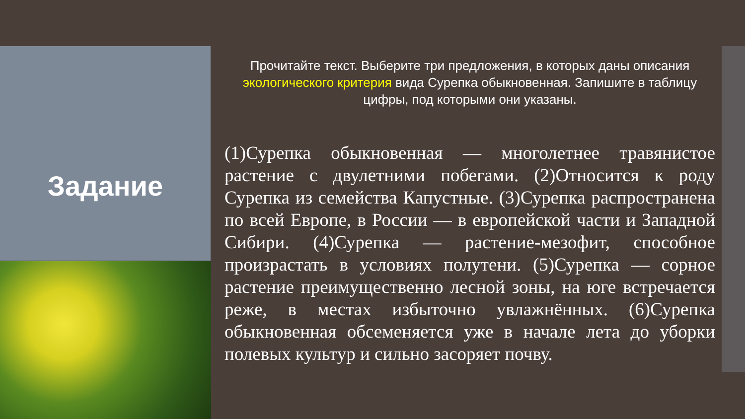Задание
Прочитайте текст. Выберите три предложения, в которых даны описания экологического критерия вида Сурепка обыкновенная. Запишите в таблицу цифры, под которыми они указаны.
(1)Сурепка обыкновенная — многолетнее травянистое растение с двулетними побегами. (2)Относится к роду Сурепка из семейства Капустные. (3)Сурепка распространена по всей Европе, в России — в европейской части и Западной Сибири. (4)Сурепка — растение-мезофит, способное произрастать в условиях полутени. (5)Сурепка — сорное растение преимущественно лесной зоны, на юге встречается реже, в местах избыточно увлажнённых. (6)Сурепка обыкновенная обсеменяется уже в начале лета до уборки полевых культур и сильно засоряет почву.